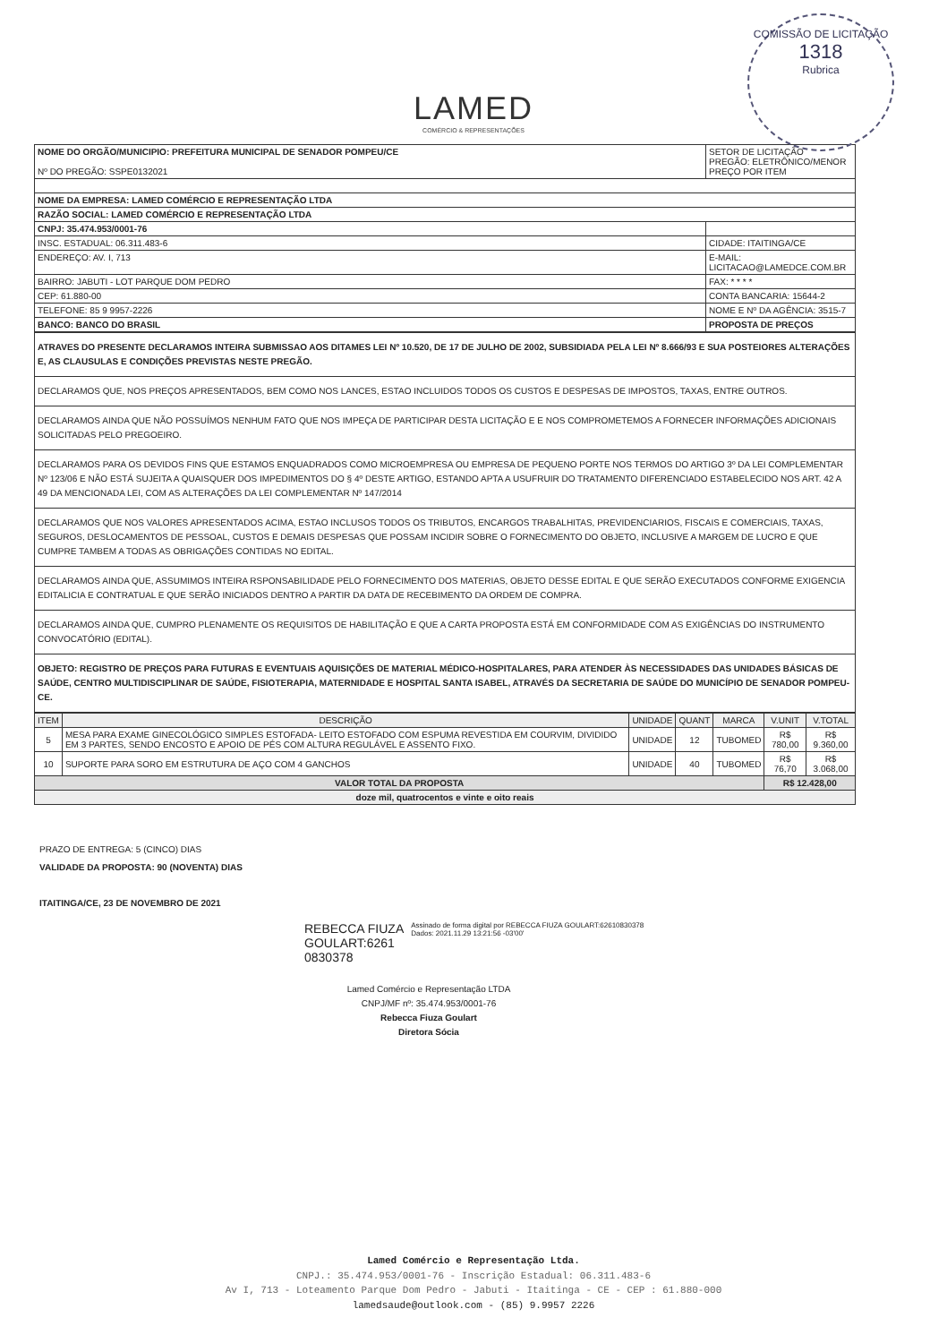COMISSÃO DE LICITAÇÃO
1318
Rubrica
LAMED
COMÉRCIO & REPRESENTAÇÕES
| NOME DO ORGÃO/MUNICIPIO: PREFEITURA MUNICIPAL DE SENADOR POMPEU/CE Nº DO PREGÃO: SSPE0132021 | SETOR DE LICITAÇÃO PREGÃO: ELETRÔNICO/MENOR PREÇO POR ITEM |
| NOME DA EMPRESA: LAMED COMÉRCIO E REPRESENTAÇÃO LTDA | |
| RAZÃO SOCIAL: LAMED COMÉRCIO E REPRESENTAÇÃO LTDA | |
| CNPJ: 35.474.953/0001-76 | |
| INSC. ESTADUAL: 06.311.483-6 | CIDADE: ITAITINGA/CE |
| ENDEREÇO: AV. I, 713 | E-MAIL: LICITACAO@LAMEDCE.COM.BR |
| BAIRRO: JABUTI - LOT PARQUE DOM PEDRO | FAX: * * * * |
| CEP: 61.880-00 | CONTA BANCARIA: 15644-2 |
| TELEFONE: 85 9 9957-2226 | NOME E Nº DA AGÊNCIA: 3515-7 |
| BANCO: BANCO DO BRASIL | PROPOSTA DE PREÇOS |
| ATRAVES DO PRESENTE DECLARAMOS INTEIRA SUBMISSAO AOS DITAMES LEI Nº 10.520, DE 17 DE JULHO DE 2002, SUBSIDIADA PELA LEI Nº 8.666/93 E SUA POSTEIORES ALTERAÇÕES E, AS CLAUSULAS E CONDIÇÕES PREVISTAS NESTE PREGÃO. |
| DECLARAMOS QUE, NOS PREÇOS APRESENTADOS, BEM COMO NOS LANCES, ESTAO INCLUIDOS TODOS OS CUSTOS E DESPESAS DE IMPOSTOS, TAXAS, ENTRE OUTROS. |
| DECLARAMOS AINDA QUE NÃO POSSUÍMOS NENHUM FATO QUE NOS IMPEÇA DE PARTICIPAR DESTA LICITAÇÃO E E NOS COMPROMETEMOS A FORNECER INFORMAÇÕES ADICIONAIS SOLICITADAS PELO PREGOEIRO. |
| DECLARAMOS PARA OS DEVIDOS FINS QUE ESTAMOS ENQUADRADOS COMO MICROEMPRESA OU EMPRESA DE PEQUENO PORTE NOS TERMOS DO ARTIGO 3º DA LEI COMPLEMENTAR Nº 123/06 E NÃO ESTÁ SUJEITA A QUAISQUER DOS IMPEDIMENTOS DO § 4º DESTE ARTIGO, ESTANDO APTA A USUFRUIR DO TRATAMENTO DIFERENCIADO ESTABELECIDO NOS ART. 42 A 49 DA MENCIONADA LEI, COM AS ALTERAÇÕES DA LEI COMPLEMENTAR Nº 147/2014 |
| DECLARAMOS QUE NOS VALORES APRESENTADOS ACIMA, ESTAO INCLUSOS TODOS OS TRIBUTOS, ENCARGOS TRABALHITAS, PREVIDENCIARIOS, FISCAIS E COMERCIAIS, TAXAS, SEGUROS, DESLOCAMENTOS DE PESSOAL, CUSTOS E DEMAIS DESPESAS QUE POSSAM INCIDIR SOBRE O FORNECIMENTO DO OBJETO, INCLUSIVE A MARGEM DE LUCRO E QUE CUMPRE TAMBEM A TODAS AS OBRIGAÇÕES CONTIDAS NO EDITAL. |
| DECLARAMOS AINDA QUE, ASSUMIMOS INTEIRA RSPONSABILIDADE PELO FORNECIMENTO DOS MATERIAS, OBJETO DESSE EDITAL E QUE SERÃO EXECUTADOS CONFORME EXIGENCIA EDITALICIA E CONTRATUAL E QUE SERÃO INICIADOS DENTRO A PARTIR DA DATA DE RECEBIMENTO DA ORDEM DE COMPRA. |
| DECLARAMOS AINDA QUE, CUMPRO PLENAMENTE OS REQUISITOS DE HABILITAÇÃO E QUE A CARTA PROPOSTA ESTÁ EM CONFORMIDADE COM AS EXIGÊNCIAS DO INSTRUMENTO CONVOCATÓRIO (EDITAL). |
| OBJETO: REGISTRO DE PREÇOS PARA FUTURAS E EVENTUAIS AQUISIÇÕES DE MATERIAL MÉDICO-HOSPITALARES, PARA ATENDER ÀS NECESSIDADES DAS UNIDADES BÁSICAS DE SAÚDE, CENTRO MULTIDISCIPLINAR DE SAÚDE, FISIOTERAPIA, MATERNIDADE E HOSPITAL SANTA ISABEL, ATRAVÉS DA SECRETARIA DE SAÚDE DO MUNICÍPIO DE SENADOR POMPEU-CE. |
| ITEM | DESCRIÇÃO | UNIDADE | QUANT | MARCA | V.UNIT | V.TOTAL |
| --- | --- | --- | --- | --- | --- | --- |
| 5 | MESA PARA EXAME GINECOLÓGICO SIMPLES ESTOFADA- LEITO ESTOFADO COM ESPUMA REVESTIDA EM COURVIM, DIVIDIDO EM 3 PARTES, SENDO ENCOSTO E APOIO DE PÉS COM ALTURA REGULÁVEL E ASSENTO FIXO. | UNIDADE | 12 | TUBOMED | R$ 780,00 | R$ 9.360,00 |
| 10 | SUPORTE PARA SORO EM ESTRUTURA DE AÇO COM 4 GANCHOS | UNIDADE | 40 | TUBOMED | R$ 76,70 | R$ 3.068,00 |
| VALOR TOTAL DA PROPOSTA | | | | | R$ 12.428,00 | |
| doze mil, quatrocentos e vinte e oito reais | | | | | | |
PRAZO DE ENTREGA: 5 (CINCO) DIAS
VALIDADE DA PROPOSTA: 90 (NOVENTA) DIAS
ITAITINGA/CE, 23 DE NOVEMBRO DE 2021
REBECCA FIUZA
GOULART:6261
0830378
Assinado de forma digital por REBECCA FIUZA GOULART:62610830378
Dados: 2021.11.29 13:21:56 -03'00'
Lamed Comércio e Representação LTDA
CNPJ/MF nº: 35.474.953/0001-76
Rebecca Fiuza Goulart
Diretora Sócia
Lamed Comércio e Representação Ltda.
CNPJ.: 35.474.953/0001-76 - Inscrição Estadual: 06.311.483-6
Av I, 713 - Loteamento Parque Dom Pedro - Jabuti - Itaitinga - CE - CEP : 61.880-000
lamedsaude@outlook.com - (85) 9.9957 2226